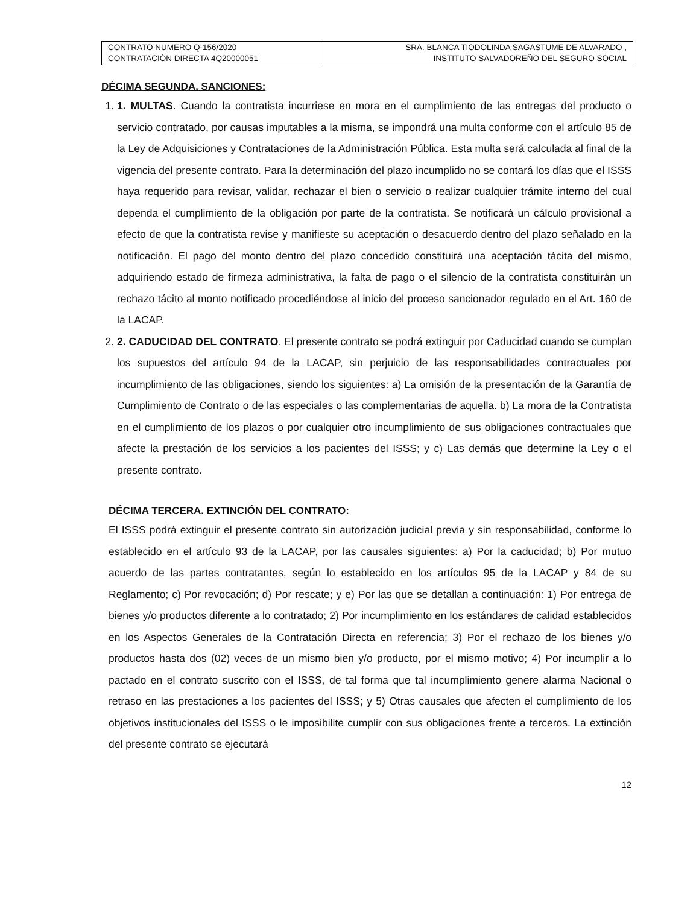| CONTRATO NUMERO Q-156/2020 CONTRATACIÓN DIRECTA 4Q20000051 | SRA. BLANCA TIODOLINDA SAGASTUME DE ALVARADO , INSTITUTO SALVADOREÑO DEL SEGURO SOCIAL |
DÉCIMA SEGUNDA. SANCIONES:
1. 1. MULTAS. Cuando la contratista incurriese en mora en el cumplimiento de las entregas del producto o servicio contratado, por causas imputables a la misma, se impondrá una multa conforme con el artículo 85 de la Ley de Adquisiciones y Contrataciones de la Administración Pública. Esta multa será calculada al final de la vigencia del presente contrato. Para la determinación del plazo incumplido no se contará los días que el ISSS haya requerido para revisar, validar, rechazar el bien o servicio o realizar cualquier trámite interno del cual dependa el cumplimiento de la obligación por parte de la contratista. Se notificará un cálculo provisional a efecto de que la contratista revise y manifieste su aceptación o desacuerdo dentro del plazo señalado en la notificación. El pago del monto dentro del plazo concedido constituirá una aceptación tácita del mismo, adquiriendo estado de firmeza administrativa, la falta de pago o el silencio de la contratista constituirán un rechazo tácito al monto notificado procediéndose al inicio del proceso sancionador regulado en el Art. 160 de la LACAP.
2. 2. CADUCIDAD DEL CONTRATO. El presente contrato se podrá extinguir por Caducidad cuando se cumplan los supuestos del artículo 94 de la LACAP, sin perjuicio de las responsabilidades contractuales por incumplimiento de las obligaciones, siendo los siguientes: a) La omisión de la presentación de la Garantía de Cumplimiento de Contrato o de las especiales o las complementarias de aquella. b) La mora de la Contratista en el cumplimiento de los plazos o por cualquier otro incumplimiento de sus obligaciones contractuales que afecte la prestación de los servicios a los pacientes del ISSS; y c) Las demás que determine la Ley o el presente contrato.
DÉCIMA TERCERA. EXTINCIÓN DEL CONTRATO:
El ISSS podrá extinguir el presente contrato sin autorización judicial previa y sin responsabilidad, conforme lo establecido en el artículo 93 de la LACAP, por las causales siguientes: a) Por la caducidad; b) Por mutuo acuerdo de las partes contratantes, según lo establecido en los artículos 95 de la LACAP y 84 de su Reglamento; c) Por revocación; d) Por rescate; y e) Por las que se detallan a continuación: 1) Por entrega de bienes y/o productos diferente a lo contratado; 2) Por incumplimiento en los estándares de calidad establecidos en los Aspectos Generales de la Contratación Directa en referencia; 3) Por el rechazo de los bienes y/o productos hasta dos (02) veces de un mismo bien y/o producto, por el mismo motivo; 4) Por incumplir a lo pactado en el contrato suscrito con el ISSS, de tal forma que tal incumplimiento genere alarma Nacional o retraso en las prestaciones a los pacientes del ISSS; y 5) Otras causales que afecten el cumplimiento de los objetivos institucionales del ISSS o le imposibilite cumplir con sus obligaciones frente a terceros. La extinción del presente contrato se ejecutará
12